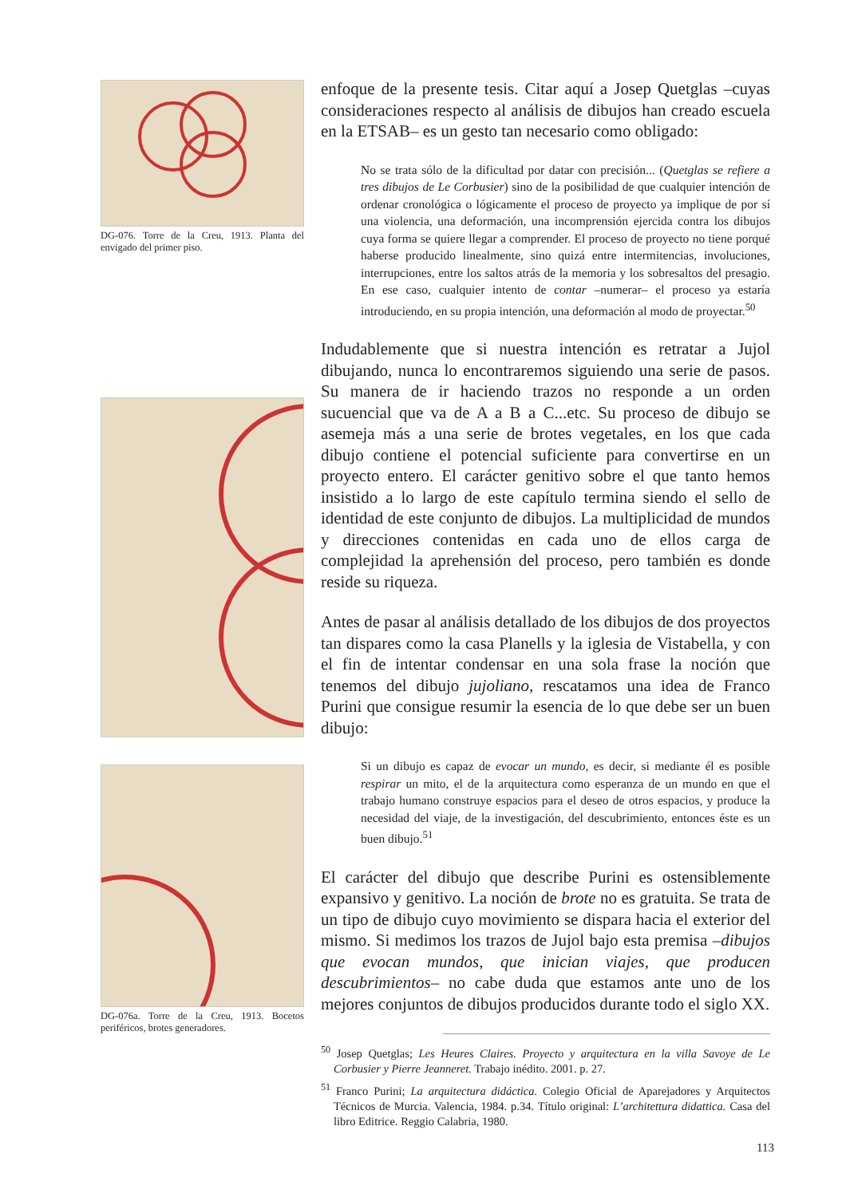DG-076. Torre de la Creu, 1913. Planta del envigado del primer piso.
DG-076a. Torre de la Creu, 1913. Bocetos periféricos, brotes generadores.
enfoque de la presente tesis. Citar aquí a Josep Quetglas –cuyas consideraciones respecto al análisis de dibujos han creado escuela en la ETSAB– es un gesto tan necesario como obligado:
No se trata sólo de la dificultad por datar con precisión... (Quetglas se refiere a tres dibujos de Le Corbusier) sino de la posibilidad de que cualquier intención de ordenar cronológica o lógicamente el proceso de proyecto ya implique de por sí una violencia, una deformación, una incomprensión ejercida contra los dibujos cuya forma se quiere llegar a comprender. El proceso de proyecto no tiene porqué haberse producido linealmente, sino quizá entre intermitencias, involuciones, interrupciones, entre los saltos atrás de la memoria y los sobresaltos del presagio. En ese caso, cualquier intento de contar –numerar– el proceso ya estaría introduciendo, en su propia intención, una deformación al modo de proyectar.<sup>50</sup>
Indudablemente que si nuestra intención es retratar a Jujol dibujando, nunca lo encontraremos siguiendo una serie de pasos. Su manera de ir haciendo trazos no responde a un orden sucuencial que va de A a B a C...etc. Su proceso de dibujo se asemeja más a una serie de brotes vegetales, en los que cada dibujo contiene el potencial suficiente para convertirse en un proyecto entero. El carácter genitivo sobre el que tanto hemos insistido a lo largo de este capítulo termina siendo el sello de identidad de este conjunto de dibujos. La multiplicidad de mundos y direcciones contenidas en cada uno de ellos carga de complejidad la aprehensión del proceso, pero también es donde reside su riqueza.
Antes de pasar al análisis detallado de los dibujos de dos proyectos tan dispares como la casa Planells y la iglesia de Vistabella, y con el fin de intentar condensar en una sola frase la noción que tenemos del dibujo jujoliano, rescatamos una idea de Franco Purini que consigue resumir la esencia de lo que debe ser un buen dibujo:
Si un dibujo es capaz de evocar un mundo, es decir, si mediante él es posible respirar un mito, el de la arquitectura como esperanza de un mundo en que el trabajo humano construye espacios para el deseo de otros espacios, y produce la necesidad del viaje, de la investigación, del descubrimiento, entonces éste es un buen dibujo.<sup>51</sup>
El carácter del dibujo que describe Purini es ostensiblemente expansivo y genitivo. La noción de brote no es gratuita. Se trata de un tipo de dibujo cuyo movimiento se dispara hacia el exterior del mismo. Si medimos los trazos de Jujol bajo esta premisa –dibujos que evocan mundos, que inician viajes, que producen descubrimientos– no cabe duda que estamos ante uno de los mejores conjuntos de dibujos producidos durante todo el siglo XX.
<sup>50</sup> Josep Quetglas; Les Heures Claires. Proyecto y arquitectura en la villa Savoye de Le Corbusier y Pierre Jeanneret. Trabajo inédito. 2001. p. 27.
<sup>51</sup> Franco Purini; La arquitectura didáctica. Colegio Oficial de Aparejadores y Arquitectos Técnicos de Murcia. Valencia, 1984. p.34. Título original: L’architettura didattica. Casa del libro Editrice. Reggio Calabria, 1980.
113